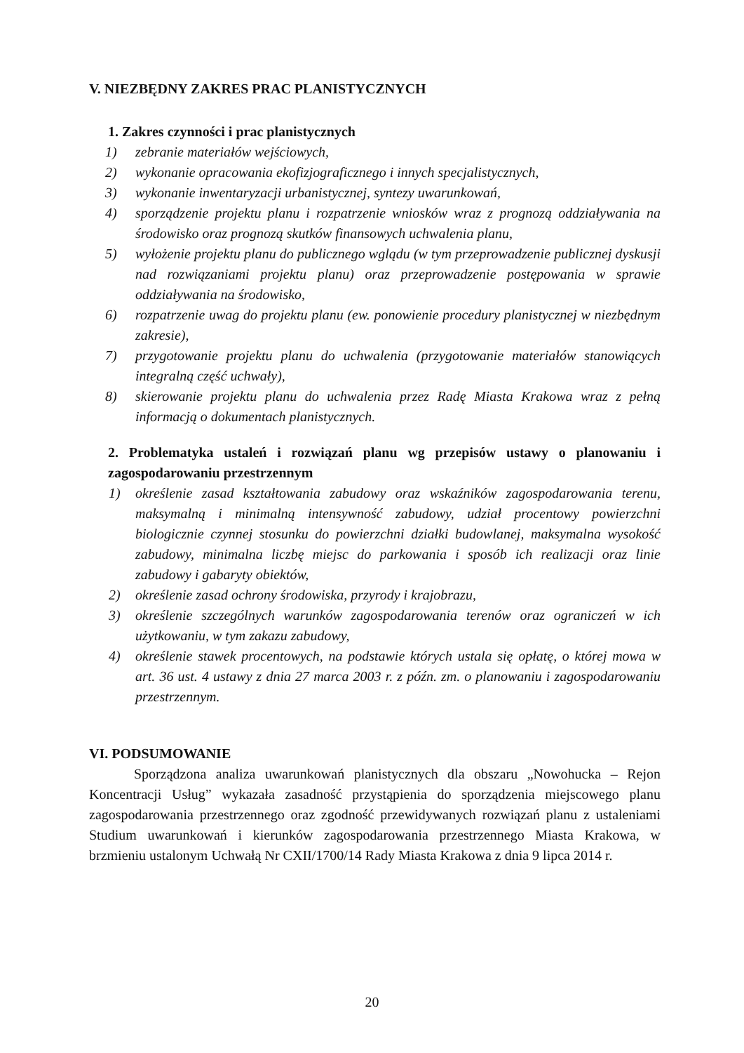V. NIEZBĘDNY ZAKRES PRAC PLANISTYCZNYCH
1. Zakres czynności i prac planistycznych
1) zebranie materiałów wejściowych,
2) wykonanie opracowania ekofizjograficznego i innych specjalistycznych,
3) wykonanie inwentaryzacji urbanistycznej, syntezy uwarunkowań,
4) sporządzenie projektu planu i rozpatrzenie wniosków wraz z prognozą oddziaływania na środowisko oraz prognozą skutków finansowych uchwalenia planu,
5) wyłożenie projektu planu do publicznego wglądu (w tym przeprowadzenie publicznej dyskusji nad rozwiązaniami projektu planu) oraz przeprowadzenie postępowania w sprawie oddziaływania na środowisko,
6) rozpatrzenie uwag do projektu planu (ew. ponowienie procedury planistycznej w niezbędnym zakresie),
7) przygotowanie projektu planu do uchwalenia (przygotowanie materiałów stanowiących integralną część uchwały),
8) skierowanie projektu planu do uchwalenia przez Radę Miasta Krakowa wraz z pełną informacją o dokumentach planistycznych.
2. Problematyka ustaleń i rozwiązań planu wg przepisów ustawy o planowaniu i zagospodarowaniu przestrzennym
1) określenie zasad kształtowania zabudowy oraz wskaźników zagospodarowania terenu, maksymalną i minimalną intensywność zabudowy, udział procentowy powierzchni biologicznie czynnej stosunku do powierzchni działki budowlanej, maksymalna wysokość zabudowy, minimalna liczbę miejsc do parkowania i sposób ich realizacji oraz linie zabudowy i gabaryty obiektów,
2) określenie zasad ochrony środowiska, przyrody i krajobrazu,
3) określenie szczególnych warunków zagospodarowania terenów oraz ograniczeń w ich użytkowaniu, w tym zakazu zabudowy,
4) określenie stawek procentowych, na podstawie których ustala się opłatę, o której mowa w art. 36 ust. 4 ustawy z dnia 27 marca 2003 r. z późn. zm. o planowaniu i zagospodarowaniu przestrzennym.
VI. PODSUMOWANIE
Sporządzona analiza uwarunkowań planistycznych dla obszaru „Nowohucka – Rejon Koncentracji Usług” wykazała zasadność przystąpienia do sporządzenia miejscowego planu zagospodarowania przestrzennego oraz zgodność przewidywanych rozwiązań planu z ustaleniami Studium uwarunkowań i kierunków zagospodarowania przestrzennego Miasta Krakowa, w brzmieniu ustalonym Uchwałą Nr CXII/1700/14 Rady Miasta Krakowa z dnia 9 lipca 2014 r.
20